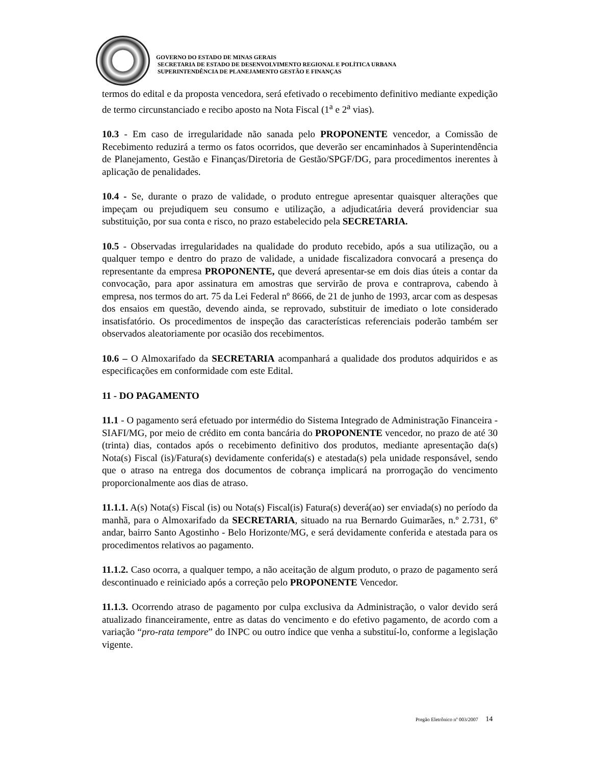GOVERNO DO ESTADO DE MINAS GERAIS
SECRETARIA DE ESTADO DE DESENVOLVIMENTO REGIONAL E POLÍTICA URBANA
SUPERINTENDÊNCIA DE PLANEJAMENTO GESTÃO E FINANÇAS
termos do edital e da proposta vencedora, será efetivado o recebimento definitivo mediante expedição de termo circunstanciado e recibo aposto na Nota Fiscal (1<sup>a</sup> e 2<sup>a</sup> vias).
10.3 - Em caso de irregularidade não sanada pelo PROPONENTE vencedor, a Comissão de Recebimento reduzirá a termo os fatos ocorridos, que deverão ser encaminhados à Superintendência de Planejamento, Gestão e Finanças/Diretoria de Gestão/SPGF/DG, para procedimentos inerentes à aplicação de penalidades.
10.4 - Se, durante o prazo de validade, o produto entregue apresentar quaisquer alterações que impeçam ou prejudiquem seu consumo e utilização, a adjudicatária deverá providenciar sua substituição, por sua conta e risco, no prazo estabelecido pela SECRETARIA.
10.5 - Observadas irregularidades na qualidade do produto recebido, após a sua utilização, ou a qualquer tempo e dentro do prazo de validade, a unidade fiscalizadora convocará a presença do representante da empresa PROPONENTE, que deverá apresentar-se em dois dias úteis a contar da convocação, para apor assinatura em amostras que servirão de prova e contraprova, cabendo à empresa, nos termos do art. 75 da Lei Federal nº 8666, de 21 de junho de 1993, arcar com as despesas dos ensaios em questão, devendo ainda, se reprovado, substituir de imediato o lote considerado insatisfatório. Os procedimentos de inspeção das características referenciais poderão também ser observados aleatoriamente por ocasião dos recebimentos.
10.6 – O Almoxarifado da SECRETARIA acompanhará a qualidade dos produtos adquiridos e as especificações em conformidade com este Edital.
11 - DO PAGAMENTO
11.1 - O pagamento será efetuado por intermédio do Sistema Integrado de Administração Financeira - SIAFI/MG, por meio de crédito em conta bancária do PROPONENTE vencedor, no prazo de até 30 (trinta) dias, contados após o recebimento definitivo dos produtos, mediante apresentação da(s) Nota(s) Fiscal (is)/Fatura(s) devidamente conferida(s) e atestada(s) pela unidade responsável, sendo que o atraso na entrega dos documentos de cobrança implicará na prorrogação do vencimento proporcionalmente aos dias de atraso.
11.1.1. A(s) Nota(s) Fiscal (is) ou Nota(s) Fiscal(is) Fatura(s) deverá(ao) ser enviada(s) no período da manhã, para o Almoxarifado da SECRETARIA, situado na rua Bernardo Guimarães, n.º 2.731, 6º andar, bairro Santo Agostinho - Belo Horizonte/MG, e será devidamente conferida e atestada para os procedimentos relativos ao pagamento.
11.1.2. Caso ocorra, a qualquer tempo, a não aceitação de algum produto, o prazo de pagamento será descontinuado e reiniciado após a correção pelo PROPONENTE Vencedor.
11.1.3. Ocorrendo atraso de pagamento por culpa exclusiva da Administração, o valor devido será atualizado financeiramente, entre as datas do vencimento e do efetivo pagamento, de acordo com a variação “pro-rata tempore” do INPC ou outro índice que venha a substituí-lo, conforme a legislação vigente.
Pregão Eletrônico nº 003/2007 14